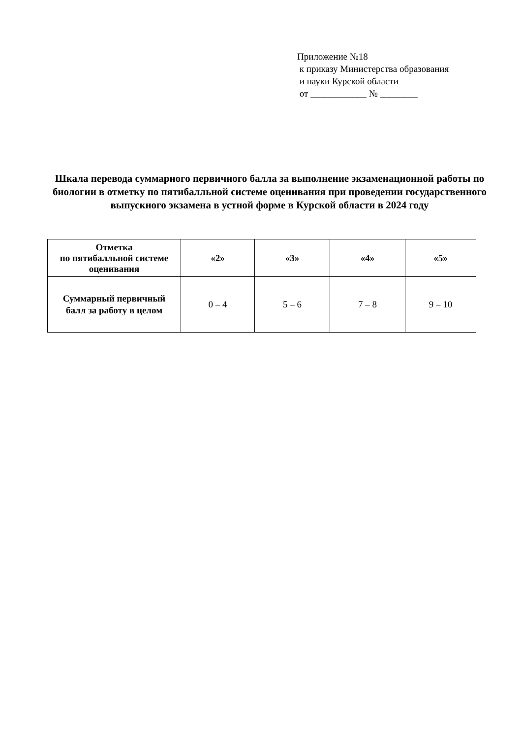Приложение №18
к приказу Министерства образования
и науки Курской области
от ____________ № ________
Шкала перевода суммарного первичного балла за выполнение экзаменационной работы по биологии в отметку по пятибалльной системе оценивания при проведении государственного выпускного экзамена в устной форме в Курской области в 2024 году
| Отметка по пятибалльной системе оценивания | «2» | «3» | «4» | «5» |
| --- | --- | --- | --- | --- |
| Суммарный первичный балл за работу в целом | 0 – 4 | 5 – 6 | 7 – 8 | 9 – 10 |